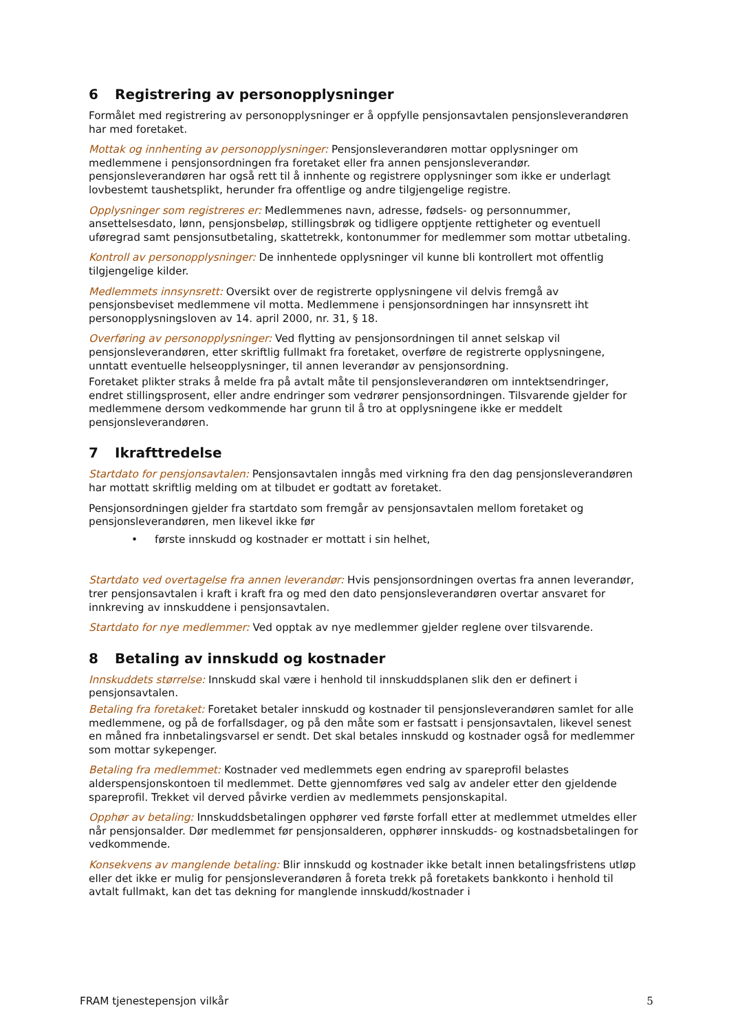6 Registrering av personopplysninger
Formålet med registrering av personopplysninger er å oppfylle pensjonsavtalen pensjonsleverandøren har med foretaket.
Mottak og innhenting av personopplysninger: Pensjonsleverandøren mottar opplysninger om medlemmene i pensjonsordningen fra foretaket eller fra annen pensjonsleverandør. pensjonsleverandøren har også rett til å innhente og registrere opplysninger som ikke er underlagt lovbestemt taushetsplikt, herunder fra offentlige og andre tilgjengelige registre.
Opplysninger som registreres er: Medlemmenes navn, adresse, fødsels- og personnummer, ansettelsesdato, lønn, pensjonsbeløp, stillingsbrøk og tidligere opptjente rettigheter og eventuell uføregrad samt pensjonsutbetaling, skattetrekk, kontonummer for medlemmer som mottar utbetaling.
Kontroll av personopplysninger: De innhentede opplysninger vil kunne bli kontrollert mot offentlig tilgjengelige kilder.
Medlemmets innsynsrett: Oversikt over de registrerte opplysningene vil delvis fremgå av pensjonsbeviset medlemmene vil motta. Medlemmene i pensjonsordningen har innsynsrett iht personopplysningsloven av 14. april 2000, nr. 31, § 18.
Overføring av personopplysninger: Ved flytting av pensjonsordningen til annet selskap vil pensjonsleverandøren, etter skriftlig fullmakt fra foretaket, overføre de registrerte opplysningene, unntatt eventuelle helseopplysninger, til annen leverandør av pensjonsordning.
Foretaket plikter straks å melde fra på avtalt måte til pensjonsleverandøren om inntektsendringer, endret stillingsprosent, eller andre endringer som vedrører pensjonsordningen. Tilsvarende gjelder for medlemmene dersom vedkommende har grunn til å tro at opplysningene ikke er meddelt pensjonsleverandøren.
7 Ikrafttredelse
Startdato for pensjonsavtalen: Pensjonsavtalen inngås med virkning fra den dag pensjonsleverandøren har mottatt skriftlig melding om at tilbudet er godtatt av foretaket.
Pensjonsordningen gjelder fra startdato som fremgår av pensjonsavtalen mellom foretaket og pensjonsleverandøren, men likevel ikke før
• første innskudd og kostnader er mottatt i sin helhet,
Startdato ved overtagelse fra annen leverandør: Hvis pensjonsordningen overtas fra annen leverandør, trer pensjonsavtalen i kraft i kraft fra og med den dato pensjonsleverandøren overtar ansvaret for innkreving av innskuddene i pensjonsavtalen.
Startdato for nye medlemmer: Ved opptak av nye medlemmer gjelder reglene over tilsvarende.
8 Betaling av innskudd og kostnader
Innskuddets størrelse: Innskudd skal være i henhold til innskuddsplanen slik den er definert i pensjonsavtalen.
Betaling fra foretaket: Foretaket betaler innskudd og kostnader til pensjonsleverandøren samlet for alle medlemmene, og på de forfallsdager, og på den måte som er fastsatt i pensjonsavtalen, likevel senest en måned fra innbetalingsvarsel er sendt. Det skal betales innskudd og kostnader også for medlemmer som mottar sykepenger.
Betaling fra medlemmet: Kostnader ved medlemmets egen endring av spareprofil belastes alderspensjonskontoen til medlemmet. Dette gjennomføres ved salg av andeler etter den gjeldende spareprofil. Trekket vil derved påvirke verdien av medlemmets pensjonskapital.
Opphør av betaling: Innskuddsbetalingen opphører ved første forfall etter at medlemmet utmeldes eller når pensjonsalder. Dør medlemmet før pensjonsalderen, opphører innskudds- og kostnadsbetalingen for vedkommende.
Konsekvens av manglende betaling: Blir innskudd og kostnader ikke betalt innen betalingsfristens utløp eller det ikke er mulig for pensjonsleverandøren å foreta trekk på foretakets bankkonto i henhold til avtalt fullmakt, kan det tas dekning for manglende innskudd/kostnader i
FRAM tjenestepensjon vilkår 5